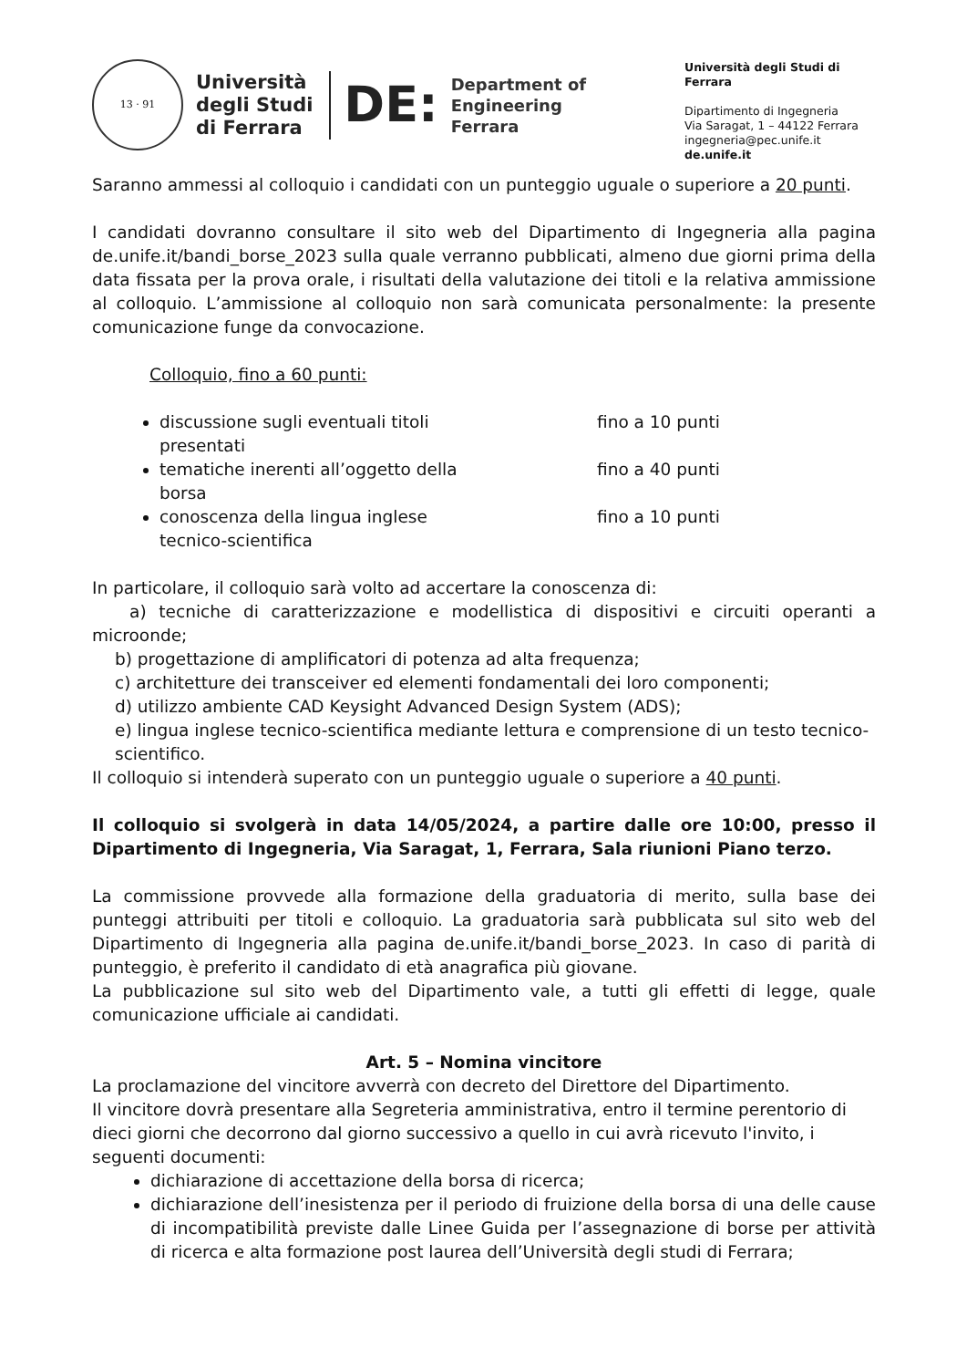13 · 91
Università
degli Studi
di Ferrara
DE:
Department of
Engineering
Ferrara
Università degli Studi di Ferrara
Dipartimento di Ingegneria
Via Saragat, 1 – 44122 Ferrara
ingegneria@pec.unife.it
de.unife.it
Saranno ammessi al colloquio i candidati con un punteggio uguale o superiore a 20 punti.
I candidati dovranno consultare il sito web del Dipartimento di Ingegneria alla pagina de.unife.it/bandi_borse_2023 sulla quale verranno pubblicati, almeno due giorni prima della data fissata per la prova orale, i risultati della valutazione dei titoli e la relativa ammissione al colloquio. L’ammissione al colloquio non sarà comunicata personalmente: la presente comunicazione funge da convocazione.
Colloquio, fino a 60 punti:
discussione sugli eventuali titoli presentati fino a 10 punti
tematiche inerenti all’oggetto della borsa fino a 40 punti
conoscenza della lingua inglese tecnico-scientifica fino a 10 punti
In particolare, il colloquio sarà volto ad accertare la conoscenza di:
a) tecniche di caratterizzazione e modellistica di dispositivi e circuiti operanti a microonde;
b) progettazione di amplificatori di potenza ad alta frequenza;
c) architetture dei transceiver ed elementi fondamentali dei loro componenti;
d) utilizzo ambiente CAD Keysight Advanced Design System (ADS);
e) lingua inglese tecnico-scientifica mediante lettura e comprensione di un testo tecnico-scientifico.
Il colloquio si intenderà superato con un punteggio uguale o superiore a 40 punti.
Il colloquio si svolgerà in data 14/05/2024, a partire dalle ore 10:00, presso il Dipartimento di Ingegneria, Via Saragat, 1, Ferrara, Sala riunioni Piano terzo.
La commissione provvede alla formazione della graduatoria di merito, sulla base dei punteggi attribuiti per titoli e colloquio. La graduatoria sarà pubblicata sul sito web del Dipartimento di Ingegneria alla pagina de.unife.it/bandi_borse_2023. In caso di parità di punteggio, è preferito il candidato di età anagrafica più giovane.
La pubblicazione sul sito web del Dipartimento vale, a tutti gli effetti di legge, quale comunicazione ufficiale ai candidati.
Art. 5 – Nomina vincitore
La proclamazione del vincitore avverrà con decreto del Direttore del Dipartimento.
Il vincitore dovrà presentare alla Segreteria amministrativa, entro il termine perentorio di dieci giorni che decorrono dal giorno successivo a quello in cui avrà ricevuto l'invito, i seguenti documenti:
dichiarazione di accettazione della borsa di ricerca;
dichiarazione dell’inesistenza per il periodo di fruizione della borsa di una delle cause di incompatibilità previste dalle Linee Guida per l’assegnazione di borse per attività di ricerca e alta formazione post laurea dell’Università degli studi di Ferrara;